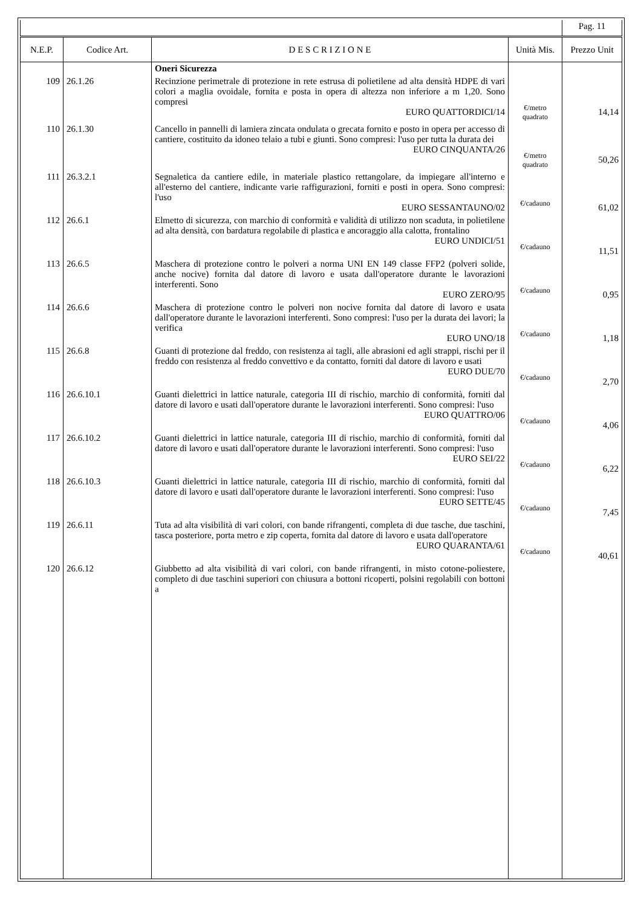| | | | | Pag. 11 |
| N.E.P. | Codice Art. | D E S C R I Z I O N E | Unità Mis. | Prezzo Unit |
| | | Oneri Sicurezza | | |
| 109 | 26.1.26 | Recinzione perimetrale di protezione in rete estrusa di polietilene ad alta densità HDPE di vari colori a maglia ovoidale, fornita e posta in opera di altezza non inferiore a m 1,20. Sono compresi EURO QUATTORDICI/14 | €/metro quadrato | 14,14 |
| 110 | 26.1.30 | Cancello in pannelli di lamiera zincata ondulata o grecata fornito e posto in opera per accesso di cantiere, costituito da idoneo telaio a tubi e giunti. Sono compresi: l'uso per tutta la durata dei EURO CINQUANTA/26 | €/metro quadrato | 50,26 |
| 111 | 26.3.2.1 | Segnaletica da cantiere edile, in materiale plastico rettangolare, da impiegare all'interno e all'esterno del cantiere, indicante varie raffigurazioni, forniti e posti in opera. Sono compresi: l'uso EURO SESSANTAUNO/02 | €/cadauno | 61,02 |
| 112 | 26.6.1 | Elmetto di sicurezza, con marchio di conformità e validità di utilizzo non scaduta, in polietilene ad alta densità, con bardatura regolabile di plastica e ancoraggio alla calotta, frontalino EURO UNDICI/51 | €/cadauno | 11,51 |
| 113 | 26.6.5 | Maschera di protezione contro le polveri a norma UNI EN 149 classe FFP2 (polveri solide, anche nocive) fornita dal datore di lavoro e usata dall'operatore durante le lavorazioni interferenti. Sono EURO ZERO/95 | €/cadauno | 0,95 |
| 114 | 26.6.6 | Maschera di protezione contro le polveri non nocive fornita dal datore di lavoro e usata dall'operatore durante le lavorazioni interferenti. Sono compresi: l'uso per la durata dei lavori; la verifica EURO UNO/18 | €/cadauno | 1,18 |
| 115 | 26.6.8 | Guanti di protezione dal freddo, con resistenza ai tagli, alle abrasioni ed agli strappi, rischi per il freddo con resistenza al freddo convettivo e da contatto, forniti dal datore di lavoro e usati EURO DUE/70 | €/cadauno | 2,70 |
| 116 | 26.6.10.1 | Guanti dielettrici in lattice naturale, categoria III di rischio, marchio di conformità, forniti dal datore di lavoro e usati dall'operatore durante le lavorazioni interferenti. Sono compresi: l'uso EURO QUATTRO/06 | €/cadauno | 4,06 |
| 117 | 26.6.10.2 | Guanti dielettrici in lattice naturale, categoria III di rischio, marchio di conformità, forniti dal datore di lavoro e usati dall'operatore durante le lavorazioni interferenti. Sono compresi: l'uso EURO SEI/22 | €/cadauno | 6,22 |
| 118 | 26.6.10.3 | Guanti dielettrici in lattice naturale, categoria III di rischio, marchio di conformità, forniti dal datore di lavoro e usati dall'operatore durante le lavorazioni interferenti. Sono compresi: l'uso EURO SETTE/45 | €/cadauno | 7,45 |
| 119 | 26.6.11 | Tuta ad alta visibilità di vari colori, con bande rifrangenti, completa di due tasche, due taschini, tasca posteriore, porta metro e zip coperta, fornita dal datore di lavoro e usata dall'operatore EURO QUARANTA/61 | €/cadauno | 40,61 |
| 120 | 26.6.12 | Giubbetto ad alta visibilità di vari colori, con bande rifrangenti, in misto cotone-poliestere, completo di due taschini superiori con chiusura a bottoni ricoperti, polsini regolabili con bottoni a | | |